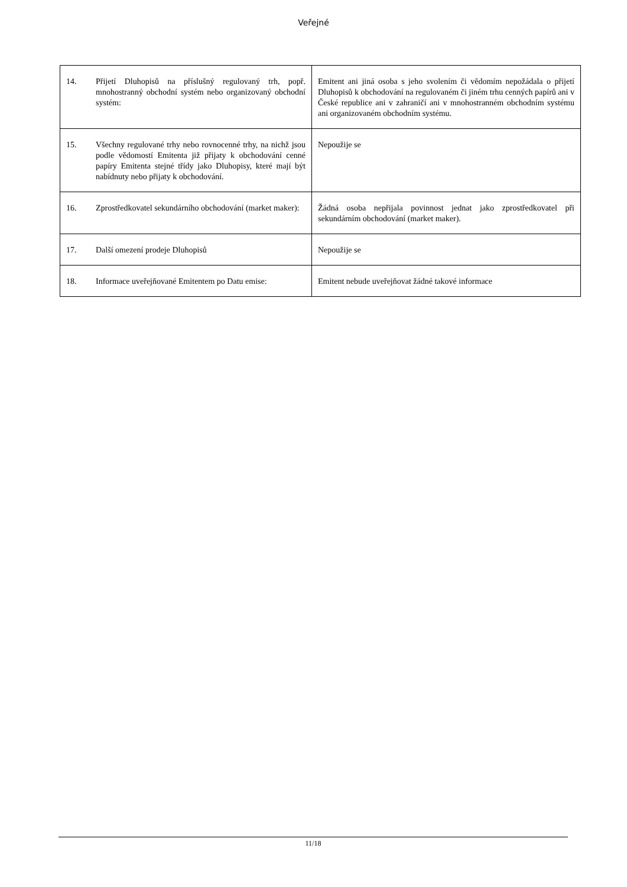Veřejné
| 14. | Přijetí Dluhopisů na příslušný regulovaný trh, popř. mnohostranný obchodní systém nebo organizovaný obchodní systém: | Emitent ani jiná osoba s jeho svolením či vědomím nepožádala o přijetí Dluhopisů k obchodování na regulovaném či jiném trhu cenných papírů ani v České republice ani v zahraničí ani v mnohostranném obchodním systému ani organizovaném obchodním systému. |
| 15. | Všechny regulované trhy nebo rovnocenné trhy, na nichž jsou podle vědomostí Emitenta již přijaty k obchodování cenné papíry Emitenta stejné třídy jako Dluhopisy, které mají být nabídnuty nebo přijaty k obchodování. | Nepoužije se |
| 16. | Zprostředkovatel sekundárního obchodování (market maker): | Žádná osoba nepřijala povinnost jednat jako zprostředkovatel při sekundárním obchodování (market maker). |
| 17. | Další omezení prodeje Dluhopisů | Nepoužije se |
| 18. | Informace uveřejňované Emitentem po Datu emise: | Emitent nebude uveřejňovat žádné takové informace |
11/18